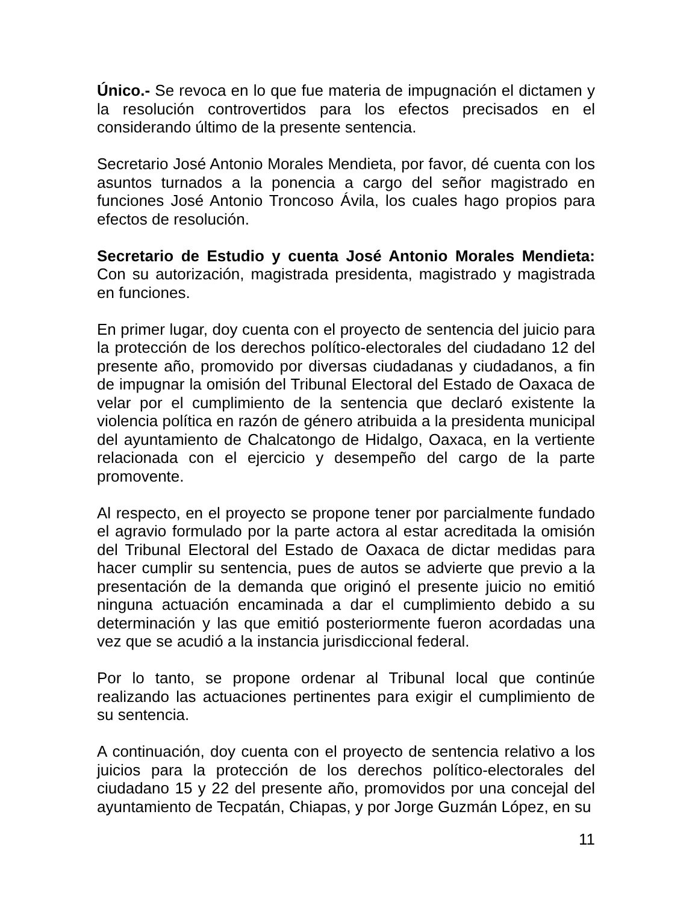Único.- Se revoca en lo que fue materia de impugnación el dictamen y la resolución controvertidos para los efectos precisados en el considerando último de la presente sentencia.
Secretario José Antonio Morales Mendieta, por favor, dé cuenta con los asuntos turnados a la ponencia a cargo del señor magistrado en funciones José Antonio Troncoso Ávila, los cuales hago propios para efectos de resolución.
Secretario de Estudio y cuenta José Antonio Morales Mendieta: Con su autorización, magistrada presidenta, magistrado y magistrada en funciones.
En primer lugar, doy cuenta con el proyecto de sentencia del juicio para la protección de los derechos político-electorales del ciudadano 12 del presente año, promovido por diversas ciudadanas y ciudadanos, a fin de impugnar la omisión del Tribunal Electoral del Estado de Oaxaca de velar por el cumplimiento de la sentencia que declaró existente la violencia política en razón de género atribuida a la presidenta municipal del ayuntamiento de Chalcatongo de Hidalgo, Oaxaca, en la vertiente relacionada con el ejercicio y desempeño del cargo de la parte promovente.
Al respecto, en el proyecto se propone tener por parcialmente fundado el agravio formulado por la parte actora al estar acreditada la omisión del Tribunal Electoral del Estado de Oaxaca de dictar medidas para hacer cumplir su sentencia, pues de autos se advierte que previo a la presentación de la demanda que originó el presente juicio no emitió ninguna actuación encaminada a dar el cumplimiento debido a su determinación y las que emitió posteriormente fueron acordadas una vez que se acudió a la instancia jurisdiccional federal.
Por lo tanto, se propone ordenar al Tribunal local que continúe realizando las actuaciones pertinentes para exigir el cumplimiento de su sentencia.
A continuación, doy cuenta con el proyecto de sentencia relativo a los juicios para la protección de los derechos político-electorales del ciudadano 15 y 22 del presente año, promovidos por una concejal del ayuntamiento de Tecpatán, Chiapas, y por Jorge Guzmán López, en su
11